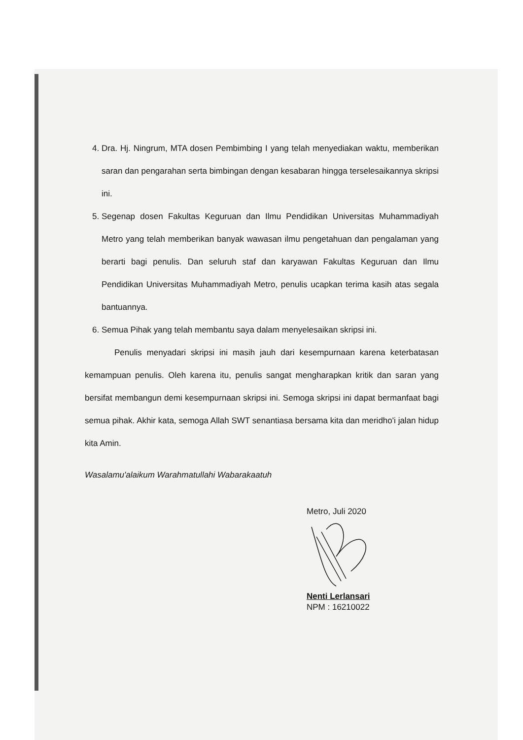4. Dra. Hj. Ningrum, MTA dosen Pembimbing I yang telah menyediakan waktu, memberikan saran dan pengarahan serta bimbingan dengan kesabaran hingga terselesaikannya skripsi ini.
5. Segenap dosen Fakultas Keguruan dan Ilmu Pendidikan Universitas Muhammadiyah Metro yang telah memberikan banyak wawasan ilmu pengetahuan dan pengalaman yang berarti bagi penulis. Dan seluruh staf dan karyawan Fakultas Keguruan dan Ilmu Pendidikan Universitas Muhammadiyah Metro, penulis ucapkan terima kasih atas segala bantuannya.
6. Semua Pihak yang telah membantu saya dalam menyelesaikan skripsi ini.
Penulis menyadari skripsi ini masih jauh dari kesempurnaan karena keterbatasan kemampuan penulis. Oleh karena itu, penulis sangat mengharapkan kritik dan saran yang bersifat membangun demi kesempurnaan skripsi ini. Semoga skripsi ini dapat bermanfaat bagi semua pihak. Akhir kata, semoga Allah SWT senantiasa bersama kita dan meridho'i jalan hidup kita Amin.
Wasalamu'alaikum Warahmatullahi Wabarakaatuh
Metro, Juli 2020
Nenti Lerlansari
NPM : 16210022